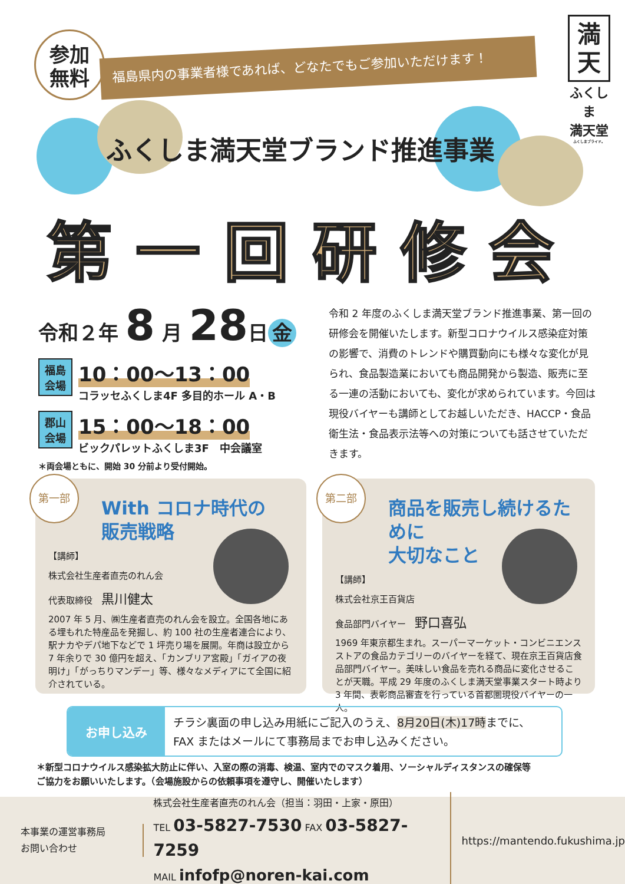参加
無料
福島県内の事業者様であれば、どなたでもご参加いただけます！
満
天
ふくしま
満天堂
ふくしまブライド。
ふくしま満天堂ブランド推進事業
第一回研修会
令和２年 8 月 28日 金
福島
会場
10：00～13：00
コラッセふくしま4F 多目的ホール A・B
郡山
会場
15：00～18：00
ビックパレットふくしま3F　中会議室
＊両会場ともに、開始 30 分前より受付開始。
令和 2 年度のふくしま満天堂ブランド推進事業、第一回の研修会を開催いたします。新型コロナウイルス感染症対策の影響で、消費のトレンドや購買動向にも様々な変化が見られ、食品製造業においても商品開発から製造、販売に至る一連の活動においても、変化が求められています。今回は現役バイヤーも講師としてお越しいただき、HACCP・食品衛生法・食品表示法等への対策についても話させていただきます。
第一部
With コロナ時代の
販売戦略
【講師】
株式会社生産者直売のれん会
代表取締役　黒川健太
2007 年 5 月、㈱生産者直売のれん会を設立。全国各地にある埋もれた特産品を発掘し、約 100 社の生産者連合により、駅ナカやデパ地下などで 1 坪売り場を展開。年商は設立から 7 年余りで 30 億円を超え、「カンブリア宮殿」「ガイアの夜明け」「がっちりマンデー」等、様々なメディアにて全国に紹介されている。
第二部
商品を販売し続けるために
大切なこと
【講師】
株式会社京王百貨店
食品部門バイヤー　野口喜弘
1969 年東京都生まれ。スーパーマーケット・コンビニエンスストアの食品カテゴリーのバイヤーを経て、現在京王百貨店食品部門バイヤー。美味しい食品を売れる商品に変化させることが天職。平成 29 年度のふくしま満天堂事業スタート時より 3 年間、表彰商品審査を行っている首都圏現役バイヤーの一人。
お申し込み
チラシ裏面の申し込み用紙にご記入のうえ、8月20日(木)17時までに、
FAX またはメールにて事務局までお申し込みください。
＊新型コロナウイルス感染拡大防止に伴い、入室の際の消毒、検温、室内でのマスク着用、ソーシャルディスタンスの確保等
ご協力をお願いいたします。（会場施設からの依頼事項を遵守し、開催いたします）
本事業の運営事務局
お問い合わせ
株式会社生産者直売のれん会（担当：羽田・上家・原田）
TEL 03-5827-7530 FAX 03-5827-7259
MAIL infofp@noren-kai.com
https://mantendo.fukushima.jp